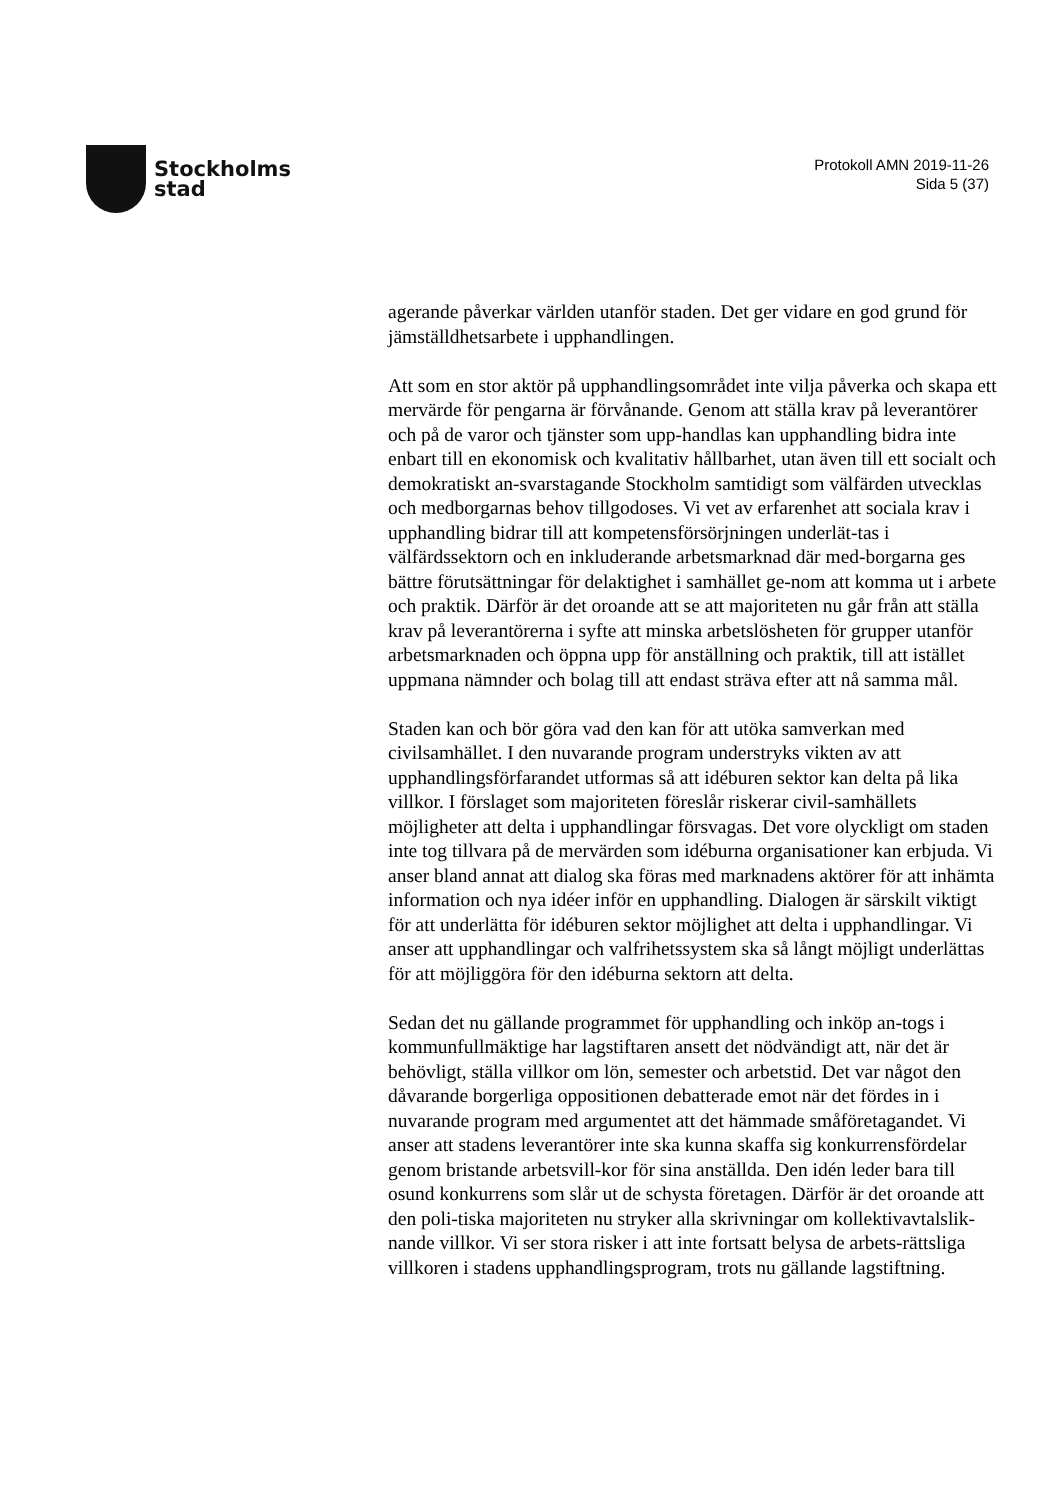Stockholms
stad
Protokoll AMN 2019-11-26
Sida 5 (37)
agerande påverkar världen utanför staden. Det ger vidare en god grund för jämställdhetsarbete i upphandlingen.
Att som en stor aktör på upphandlingsområdet inte vilja påverka och skapa ett mervärde för pengarna är förvånande. Genom att ställa krav på leverantörer och på de varor och tjänster som upp-handlas kan upphandling bidra inte enbart till en ekonomisk och kvalitativ hållbarhet, utan även till ett socialt och demokratiskt an-svarstagande Stockholm samtidigt som välfärden utvecklas och medborgarnas behov tillgodoses. Vi vet av erfarenhet att sociala krav i upphandling bidrar till att kompetensförsörjningen underlät-tas i välfärdssektorn och en inkluderande arbetsmarknad där med-borgarna ges bättre förutsättningar för delaktighet i samhället ge-nom att komma ut i arbete och praktik. Därför är det oroande att se att majoriteten nu går från att ställa krav på leverantörerna i syfte att minska arbetslösheten för grupper utanför arbetsmarknaden och öppna upp för anställning och praktik, till att istället uppmana nämnder och bolag till att endast sträva efter att nå samma mål.
Staden kan och bör göra vad den kan för att utöka samverkan med civilsamhället. I den nuvarande program understryks vikten av att upphandlingsförfarandet utformas så att idéburen sektor kan delta på lika villkor. I förslaget som majoriteten föreslår riskerar civil-samhällets möjligheter att delta i upphandlingar försvagas. Det vore olyckligt om staden inte tog tillvara på de mervärden som idéburna organisationer kan erbjuda. Vi anser bland annat att dialog ska föras med marknadens aktörer för att inhämta information och nya idéer inför en upphandling. Dialogen är särskilt viktigt för att underlätta för idéburen sektor möjlighet att delta i upphandlingar. Vi anser att upphandlingar och valfrihetssystem ska så långt möjligt underlättas för att möjliggöra för den idéburna sektorn att delta.
Sedan det nu gällande programmet för upphandling och inköp an-togs i kommunfullmäktige har lagstiftaren ansett det nödvändigt att, när det är behövligt, ställa villkor om lön, semester och arbetstid. Det var något den dåvarande borgerliga oppositionen debatterade emot när det fördes in i nuvarande program med argumentet att det hämmade småföretagandet. Vi anser att stadens leverantörer inte ska kunna skaffa sig konkurrensfördelar genom bristande arbetsvill-kor för sina anställda. Den idén leder bara till osund konkurrens som slår ut de schysta företagen. Därför är det oroande att den poli-tiska majoriteten nu stryker alla skrivningar om kollektivavtalslik-nande villkor. Vi ser stora risker i att inte fortsatt belysa de arbets-rättsliga villkoren i stadens upphandlingsprogram, trots nu gällande lagstiftning.